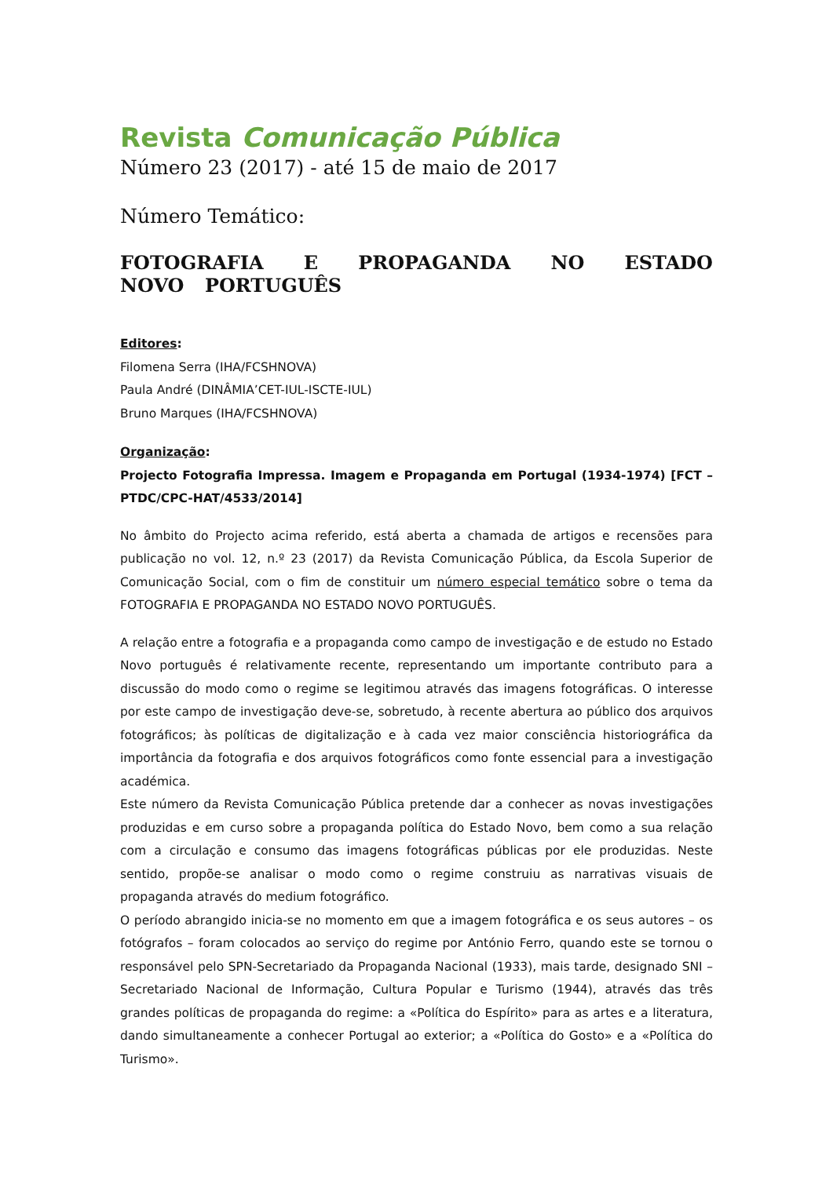Revista Comunicação Pública
Número 23 (2017) - até 15 de maio de 2017
Número Temático:
FOTOGRAFIA E PROPAGANDA NO ESTADO NOVO PORTUGUÊS
Editores:
Filomena Serra (IHA/FCSHNOVA)
Paula André (DINÂMIA’CET-IUL-ISCTE-IUL)
Bruno Marques (IHA/FCSHNOVA)
Organização:
Projecto Fotografia Impressa. Imagem e Propaganda em Portugal (1934-1974) [FCT – PTDC/CPC-HAT/4533/2014]
No âmbito do Projecto acima referido, está aberta a chamada de artigos e recensões para publicação no vol. 12, n.º 23 (2017) da Revista Comunicação Pública, da Escola Superior de Comunicação Social, com o fim de constituir um número especial temático sobre o tema da FOTOGRAFIA E PROPAGANDA NO ESTADO NOVO PORTUGUÊS.
A relação entre a fotografia e a propaganda como campo de investigação e de estudo no Estado Novo português é relativamente recente, representando um importante contributo para a discussão do modo como o regime se legitimou através das imagens fotográficas. O interesse por este campo de investigação deve-se, sobretudo, à recente abertura ao público dos arquivos fotográficos; às políticas de digitalização e à cada vez maior consciência historiográfica da importância da fotografia e dos arquivos fotográficos como fonte essencial para a investigação académica.
Este número da Revista Comunicação Pública pretende dar a conhecer as novas investigações produzidas e em curso sobre a propaganda política do Estado Novo, bem como a sua relação com a circulação e consumo das imagens fotográficas públicas por ele produzidas. Neste sentido, propõe-se analisar o modo como o regime construiu as narrativas visuais de propaganda através do medium fotográfico.
O período abrangido inicia-se no momento em que a imagem fotográfica e os seus autores – os fotógrafos – foram colocados ao serviço do regime por António Ferro, quando este se tornou o responsável pelo SPN-Secretariado da Propaganda Nacional (1933), mais tarde, designado SNI – Secretariado Nacional de Informação, Cultura Popular e Turismo (1944), através das três grandes políticas de propaganda do regime: a «Política do Espírito» para as artes e a literatura, dando simultaneamente a conhecer Portugal ao exterior; a «Política do Gosto» e a «Política do Turismo».